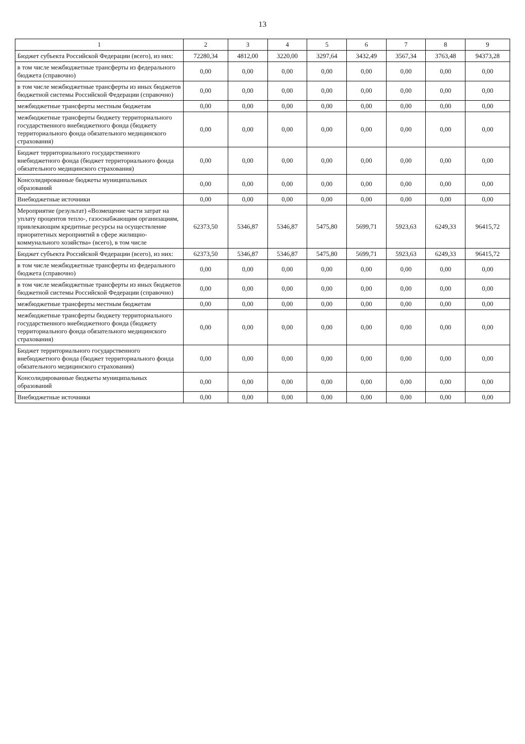13
| 1 | 2 | 3 | 4 | 5 | 6 | 7 | 8 | 9 |
| --- | --- | --- | --- | --- | --- | --- | --- | --- |
| Бюджет субъекта Российской Федерации (всего), из них: | 72280,34 | 4812,00 | 3220,00 | 3297,64 | 3432,49 | 3567,34 | 3763,48 | 94373,28 |
| в том числе межбюджетные трансферты из федерального бюджета (справочно) | 0,00 | 0,00 | 0,00 | 0,00 | 0,00 | 0,00 | 0,00 | 0,00 |
| в том числе межбюджетные трансферты из иных бюджетов бюджетной системы Российской Федерации (справочно) | 0,00 | 0,00 | 0,00 | 0,00 | 0,00 | 0,00 | 0,00 | 0,00 |
| межбюджетные трансферты местным бюджетам | 0,00 | 0,00 | 0,00 | 0,00 | 0,00 | 0,00 | 0,00 | 0,00 |
| межбюджетные трансферты бюджету территориального государственного внебюджетного фонда (бюджету территориального фонда обязательного медицинского страхования) | 0,00 | 0,00 | 0,00 | 0,00 | 0,00 | 0,00 | 0,00 | 0,00 |
| Бюджет территориального государственного внебюджетного фонда (бюджет территориального фонда обязательного медицинского страхования) | 0,00 | 0,00 | 0,00 | 0,00 | 0,00 | 0,00 | 0,00 | 0,00 |
| Консолидированные бюджеты муниципальных образований | 0,00 | 0,00 | 0,00 | 0,00 | 0,00 | 0,00 | 0,00 | 0,00 |
| Внебюджетные источники | 0,00 | 0,00 | 0,00 | 0,00 | 0,00 | 0,00 | 0,00 | 0,00 |
| Мероприятие (результат) «Возмещение части затрат на уплату процентов тепло-, газоснабжающим организациям, привлекающим кредитные ресурсы на осуществление приоритетных мероприятий в сфере жилищно-коммунального хозяйства» (всего), в том числе | 62373,50 | 5346,87 | 5346,87 | 5475,80 | 5699,71 | 5923,63 | 6249,33 | 96415,72 |
| Бюджет субъекта Российской Федерации (всего), из них: | 62373,50 | 5346,87 | 5346,87 | 5475,80 | 5699,71 | 5923,63 | 6249,33 | 96415,72 |
| в том числе межбюджетные трансферты из федерального бюджета (справочно) | 0,00 | 0,00 | 0,00 | 0,00 | 0,00 | 0,00 | 0,00 | 0,00 |
| в том числе межбюджетные трансферты из иных бюджетов бюджетной системы Российской Федерации (справочно) | 0,00 | 0,00 | 0,00 | 0,00 | 0,00 | 0,00 | 0,00 | 0,00 |
| межбюджетные трансферты местным бюджетам | 0,00 | 0,00 | 0,00 | 0,00 | 0,00 | 0,00 | 0,00 | 0,00 |
| межбюджетные трансферты бюджету территориального государственного внебюджетного фонда (бюджету территориального фонда обязательного медицинского страхования) | 0,00 | 0,00 | 0,00 | 0,00 | 0,00 | 0,00 | 0,00 | 0,00 |
| Бюджет территориального государственного внебюджетного фонда (бюджет территориального фонда обязательного медицинского страхования) | 0,00 | 0,00 | 0,00 | 0,00 | 0,00 | 0,00 | 0,00 | 0,00 |
| Консолидированные бюджеты муниципальных образований | 0,00 | 0,00 | 0,00 | 0,00 | 0,00 | 0,00 | 0,00 | 0,00 |
| Внебюджетные источники | 0,00 | 0,00 | 0,00 | 0,00 | 0,00 | 0,00 | 0,00 | 0,00 |